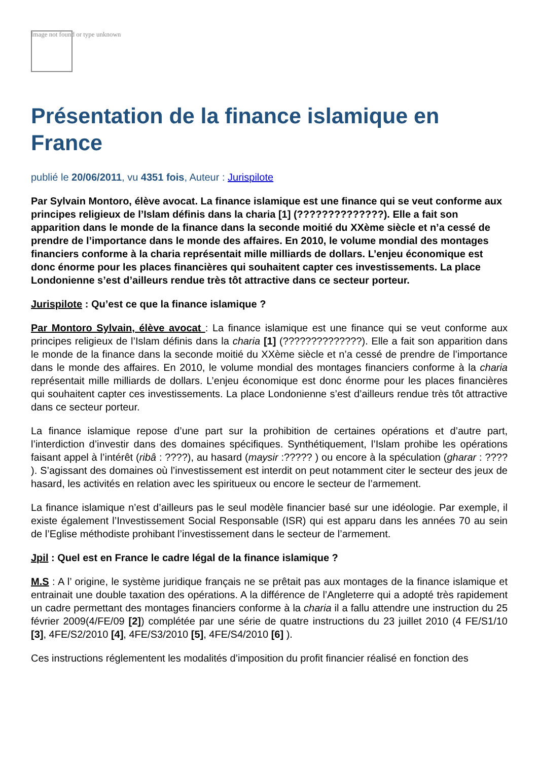Image not found or type unknown
Présentation de la finance islamique en France
publié le 20/06/2011, vu 4351 fois, Auteur : Jurispilote
Par Sylvain Montoro, élève avocat. La finance islamique est une finance qui se veut conforme aux principes religieux de l’Islam définis dans la charia [1] (??????????????). Elle a fait son apparition dans le monde de la finance dans la seconde moitié du XXème siècle et n’a cessé de prendre de l’importance dans le monde des affaires. En 2010, le volume mondial des montages financiers conforme à la charia représentait mille milliards de dollars. L’enjeu économique est donc énorme pour les places financières qui souhaitent capter ces investissements. La place Londonienne s’est d’ailleurs rendue très tôt attractive dans ce secteur porteur.
Jurispilote : Qu’est ce que la finance islamique ?
Par Montoro Sylvain, élève avocat : La finance islamique est une finance qui se veut conforme aux principes religieux de l’Islam définis dans la charia [1] (??????????????). Elle a fait son apparition dans le monde de la finance dans la seconde moitié du XXème siècle et n’a cessé de prendre de l’importance dans le monde des affaires. En 2010, le volume mondial des montages financiers conforme à la charia représentait mille milliards de dollars. L’enjeu économique est donc énorme pour les places financières qui souhaitent capter ces investissements. La place Londonienne s’est d’ailleurs rendue très tôt attractive dans ce secteur porteur.
La finance islamique repose d’une part sur la prohibition de certaines opérations et d’autre part, l’interdiction d’investir dans des domaines spécifiques. Synthétiquement, l’Islam prohibe les opérations faisant appel à l’intérêt (ribâ : ????), au hasard (maysir :????? ) ou encore à la spéculation (gharar : ???? ). S’agissant des domaines où l’investissement est interdit on peut notamment citer le secteur des jeux de hasard, les activités en relation avec les spiritueux ou encore le secteur de l’armement.
La finance islamique n’est d’ailleurs pas le seul modèle financier basé sur une idéologie. Par exemple, il existe également l’Investissement Social Responsable (ISR) qui est apparu dans les années 70 au sein de l’Eglise méthodiste prohibant l’investissement dans le secteur de l’armement.
Jpil : Quel est en France le cadre légal de la finance islamique ?
M.S : A l’ origine, le système juridique français ne se prêtait pas aux montages de la finance islamique et entrainait une double taxation des opérations. A la différence de l’Angleterre qui a adopté très rapidement un cadre permettant des montages financiers conforme à la charia il a fallu attendre une instruction du 25 février 2009(4/FE/09 [2]) complétée par une série de quatre instructions du 23 juillet 2010 (4 FE/S1/10 [3], 4FE/S2/2010 [4], 4FE/S3/2010 [5], 4FE/S4/2010 [6] ).
Ces instructions réglementent les modalités d’imposition du profit financier réalisé en fonction des